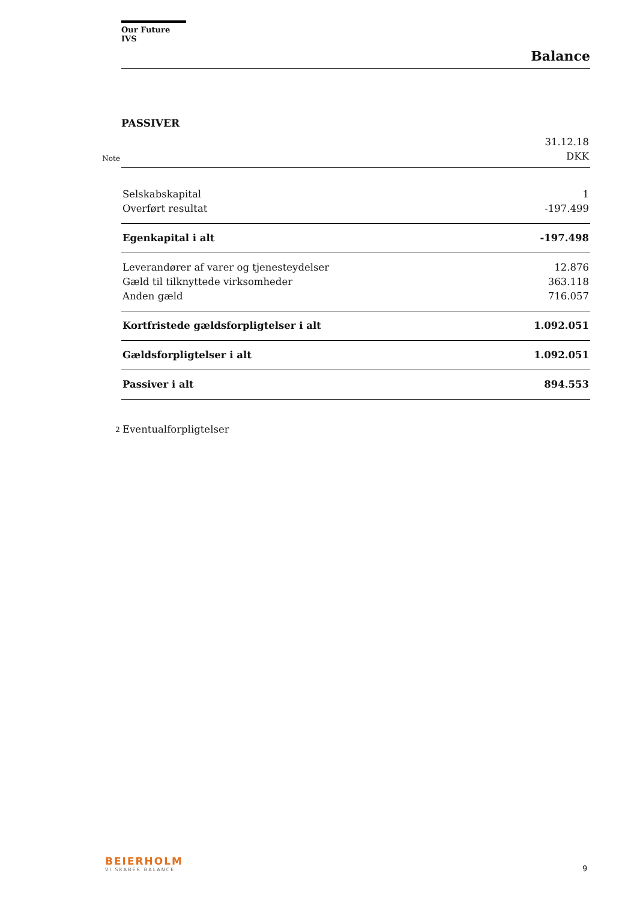Our Future IVS
Balance
PASSIVER
| | | 31.12.18 |
| Note | | DKK |
| | Selskabskapital | 1 |
| | Overført resultat | -197.499 |
| | Egenkapital i alt | -197.498 |
| | Leverandører af varer og tjenesteydelser | 12.876 |
| | Gæld til tilknyttede virksomheder | 363.118 |
| | Anden gæld | 716.057 |
| | Kortfristede gældsforpligtelser i alt | 1.092.051 |
| | Gældsforpligtelser i alt | 1.092.051 |
| | Passiver i alt | 894.553 |
| 2 | Eventualforpligtelser | |
BEIERHOLM
VI SKABER BALANCE
9